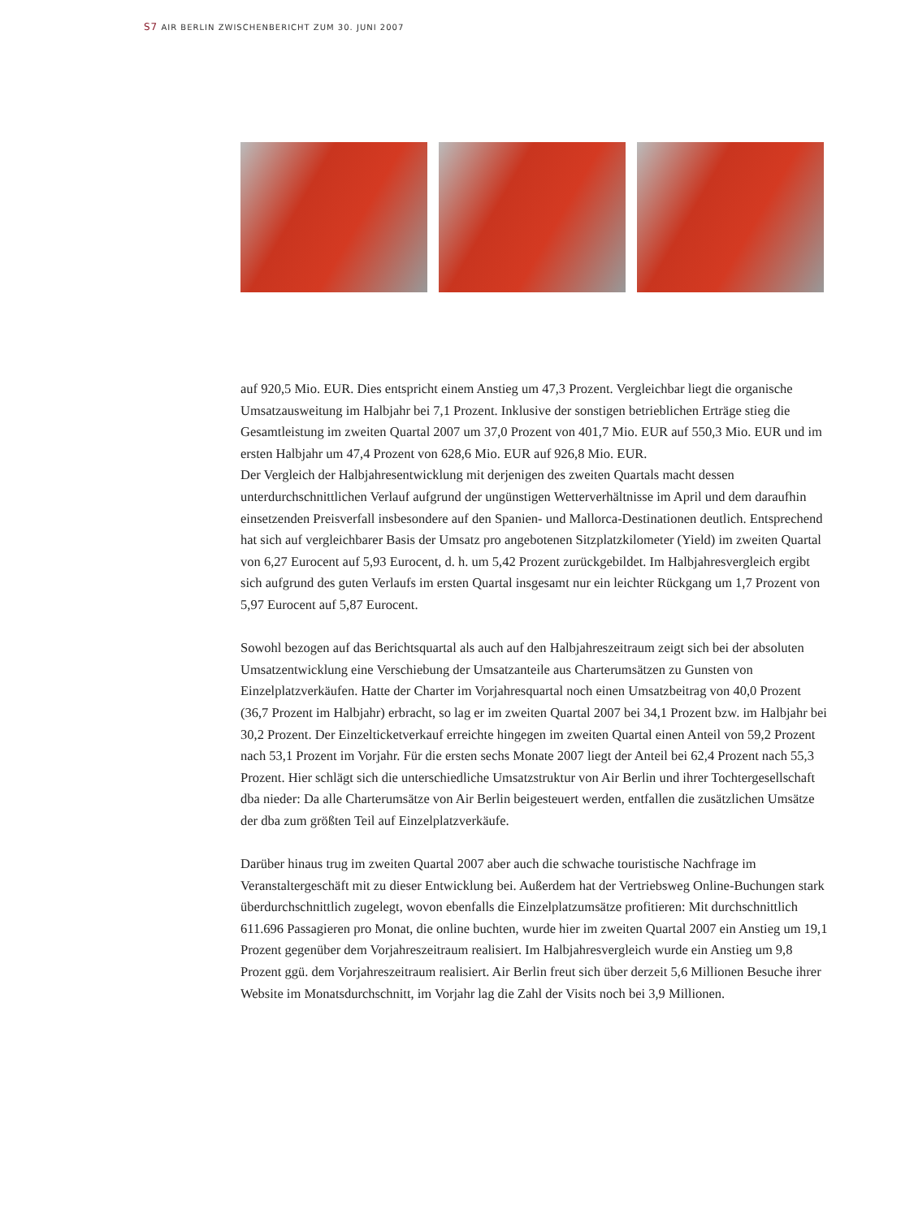S7 AIR BERLIN ZWISCHENBERICHT ZUM 30. JUNI 2007
auf 920,5 Mio. EUR. Dies entspricht einem Anstieg um 47,3 Prozent. Vergleichbar liegt die organische Umsatzausweitung im Halbjahr bei 7,1 Prozent. Inklusive der sonstigen betrieblichen Erträge stieg die Gesamtleistung im zweiten Quartal 2007 um 37,0 Prozent von 401,7 Mio. EUR auf 550,3 Mio. EUR und im ersten Halbjahr um 47,4 Prozent von 628,6 Mio. EUR auf 926,8 Mio. EUR.
Der Vergleich der Halbjahresentwicklung mit derjenigen des zweiten Quartals macht dessen unterdurchschnittlichen Verlauf aufgrund der ungünstigen Wetterverhältnisse im April und dem daraufhin einsetzenden Preisverfall insbesondere auf den Spanien- und Mallorca-Destinationen deutlich. Entsprechend hat sich auf vergleichbarer Basis der Umsatz pro angebotenen Sitzplatzkilometer (Yield) im zweiten Quartal von 6,27 Eurocent auf 5,93 Eurocent, d. h. um 5,42 Prozent zurückgebildet. Im Halbjahresvergleich ergibt sich aufgrund des guten Verlaufs im ersten Quartal insgesamt nur ein leichter Rückgang um 1,7 Prozent von 5,97 Eurocent auf 5,87 Eurocent.
Sowohl bezogen auf das Berichtsquartal als auch auf den Halbjahreszeitraum zeigt sich bei der absoluten Umsatzentwicklung eine Verschiebung der Umsatzanteile aus Charterumsätzen zu Gunsten von Einzelplatzverkäufen. Hatte der Charter im Vorjahresquartal noch einen Umsatzbeitrag von 40,0 Prozent (36,7 Prozent im Halbjahr) erbracht, so lag er im zweiten Quartal 2007 bei 34,1 Prozent bzw. im Halbjahr bei 30,2 Prozent. Der Einzelticketverkauf erreichte hingegen im zweiten Quartal einen Anteil von 59,2 Prozent nach 53,1 Prozent im Vorjahr. Für die ersten sechs Monate 2007 liegt der Anteil bei 62,4 Prozent nach 55,3 Prozent. Hier schlägt sich die unterschiedliche Umsatzstruktur von Air Berlin und ihrer Tochtergesellschaft dba nieder: Da alle Charterumsätze von Air Berlin beigesteuert werden, entfallen die zusätzlichen Umsätze der dba zum größten Teil auf Einzelplatzverkäufe.
Darüber hinaus trug im zweiten Quartal 2007 aber auch die schwache touristische Nachfrage im Veranstaltergeschäft mit zu dieser Entwicklung bei. Außerdem hat der Vertriebsweg Online-Buchungen stark überdurchschnittlich zugelegt, wovon ebenfalls die Einzelplatzumsätze profitieren: Mit durchschnittlich 611.696 Passagieren pro Monat, die online buchten, wurde hier im zweiten Quartal 2007 ein Anstieg um 19,1 Prozent gegenüber dem Vorjahreszeitraum realisiert. Im Halbjahresvergleich wurde ein Anstieg um 9,8 Prozent ggü. dem Vorjahreszeitraum realisiert. Air Berlin freut sich über derzeit 5,6 Millionen Besuche ihrer Website im Monatsdurchschnitt, im Vorjahr lag die Zahl der Visits noch bei 3,9 Millionen.